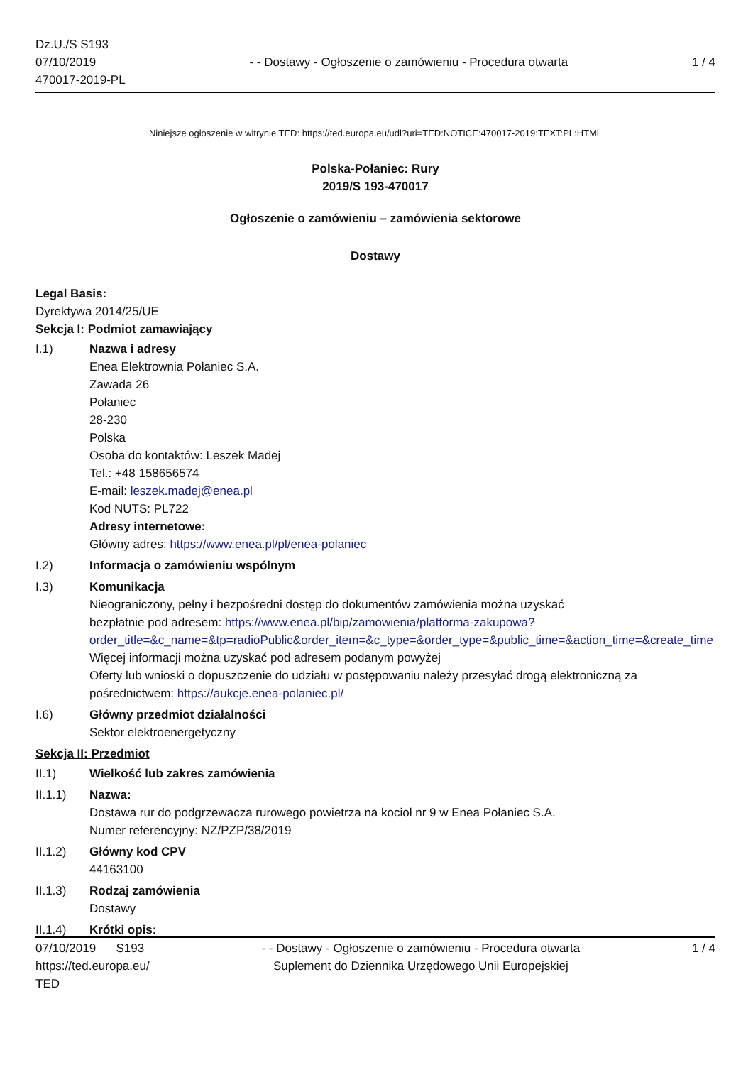Dz.U./S S193
07/10/2019
470017-2019-PL
- - Dostawy - Ogłoszenie o zamówieniu - Procedura otwarta
1 / 4
Niniejsze ogłoszenie w witrynie TED: https://ted.europa.eu/udl?uri=TED:NOTICE:470017-2019:TEXT:PL:HTML
Polska-Połaniec: Rury
2019/S 193-470017
Ogłoszenie o zamówieniu – zamówienia sektorowe
Dostawy
Legal Basis:
Dyrektywa 2014/25/UE
Sekcja I: Podmiot zamawiający
I.1) Nazwa i adresy
Enea Elektrownia Połaniec S.A.
Zawada 26
Połaniec
28-230
Polska
Osoba do kontaktów: Leszek Madej
Tel.: +48 158656574
E-mail: leszek.madej@enea.pl
Kod NUTS: PL722
Adresy internetowe:
Główny adres: https://www.enea.pl/pl/enea-polaniec
I.2) Informacja o zamówieniu wspólnym
I.3) Komunikacja
Nieograniczony, pełny i bezpośredni dostęp do dokumentów zamówienia można uzyskać
bezpłatnie pod adresem: https://www.enea.pl/bip/zamowienia/platforma-zakupowa?
order_title=&c_name=&tp=radioPublic&order_item=&c_type=&order_type=&public_time=&action_time=&create_time
Więcej informacji można uzyskać pod adresem podanym powyżej
Oferty lub wnioski o dopuszczenie do udziału w postępowaniu należy przesyłać drogą elektroniczną za
pośrednictwem: https://aukcje.enea-polaniec.pl/
I.6) Główny przedmiot działalności
Sektor elektroenergetyczny
Sekcja II: Przedmiot
II.1) Wielkość lub zakres zamówienia
II.1.1) Nazwa:
Dostawa rur do podgrzewacza rurowego powietrza na kocioł nr 9 w Enea Połaniec S.A.
Numer referencyjny: NZ/PZP/38/2019
II.1.2) Główny kod CPV
44163100
II.1.3) Rodzaj zamówienia
Dostawy
II.1.4) Krótki opis:
07/10/2019 S193
https://ted.europa.eu/
TED
- - Dostawy - Ogłoszenie o zamówieniu - Procedura otwarta
Suplement do Dziennika Urzędowego Unii Europejskiej
1 / 4